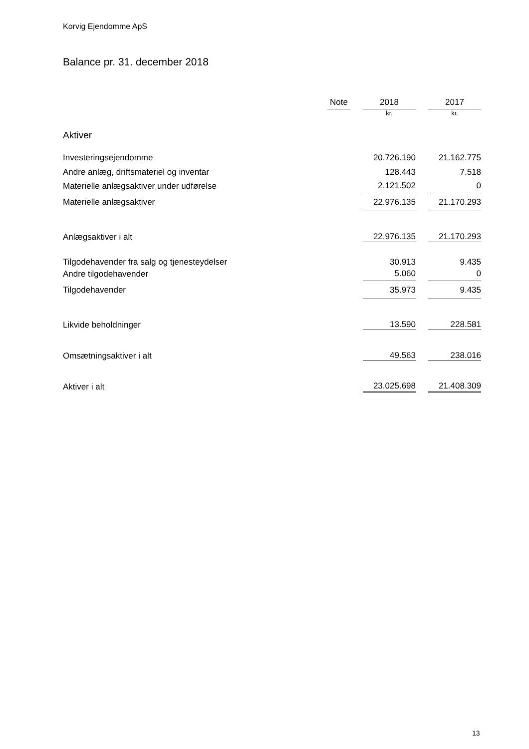Korvig Ejendomme ApS
Balance pr. 31. december 2018
| | Note | | 2018 | | 2017 |
| --- | --- | --- | --- | --- | --- |
| | | | kr. | | kr. |
| Aktiver | | | | | |
| Investeringsejendomme | | | 20.726.190 | | 21.162.775 |
| Andre anlæg, driftsmateriel og inventar | | | 128.443 | | 7.518 |
| Materielle anlægsaktiver under udførelse | | | 2.121.502 | | 0 |
| Materielle anlægsaktiver | | | 22.976.135 | | 21.170.293 |
| Anlægsaktiver i alt | | | 22.976.135 | | 21.170.293 |
| Tilgodehavender fra salg og tjenesteydelser | | | 30.913 | | 9.435 |
| Andre tilgodehavender | | | 5.060 | | 0 |
| Tilgodehavender | | | 35.973 | | 9.435 |
| Likvide beholdninger | | | 13.590 | | 228.581 |
| Omsætningsaktiver i alt | | | 49.563 | | 238.016 |
| Aktiver i alt | | | 23.025.698 | | 21.408.309 |
13